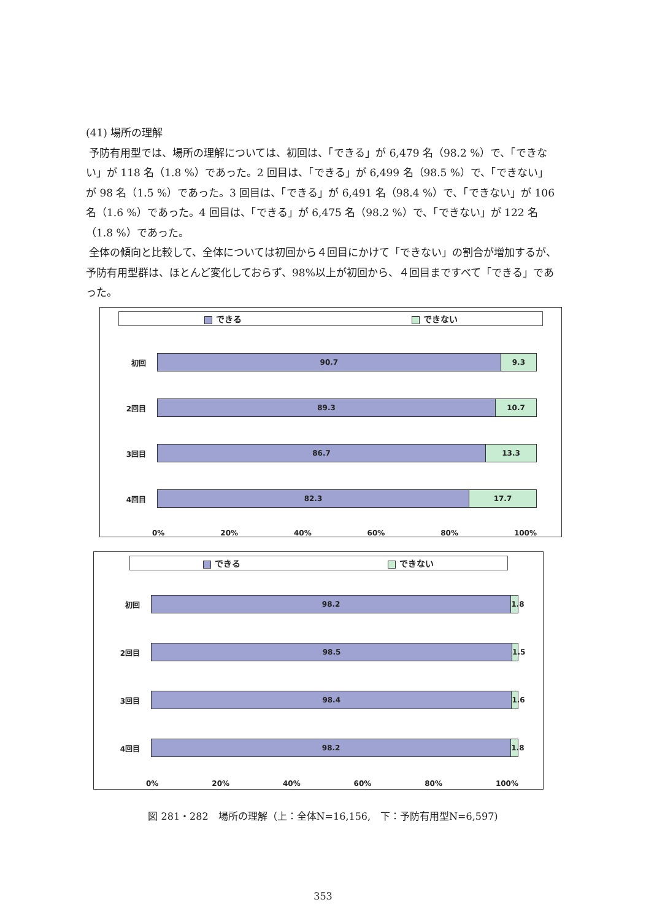(41) 場所の理解
予防有用型では、場所の理解については、初回は、「できる」が 6,479 名（98.2 %）で、「できない」が 118 名（1.8 %）であった。2 回目は、「できる」が 6,499 名（98.5 %）で、「できない」が 98 名（1.5 %）であった。3 回目は、「できる」が 6,491 名（98.4 %）で、「できない」が 106 名（1.6 %）であった。4 回目は、「できる」が 6,475 名（98.2 %）で、「できない」が 122 名（1.8 %）であった。
全体の傾向と比較して、全体については初回から４回目にかけて「できない」の割合が増加するが、予防有用型群は、ほとんど変化しておらず、98%以上が初回から、４回目まですべて「できる」であった。
できる できない
初回
90.7 9.3
2回目
89.3 10.7
3回目
86.7 13.3
4回目
82.3 17.7
0% 20% 40% 60% 80% 100%
できる できない
初回
98.2 1.8
2回目
98.5 1.5
3回目
98.4 1.6
4回目
98.2 1.8
0% 20% 40% 60% 80% 100%
図 281・282　場所の理解（上：全体N=16,156,　下：予防有用型N=6,597)
353